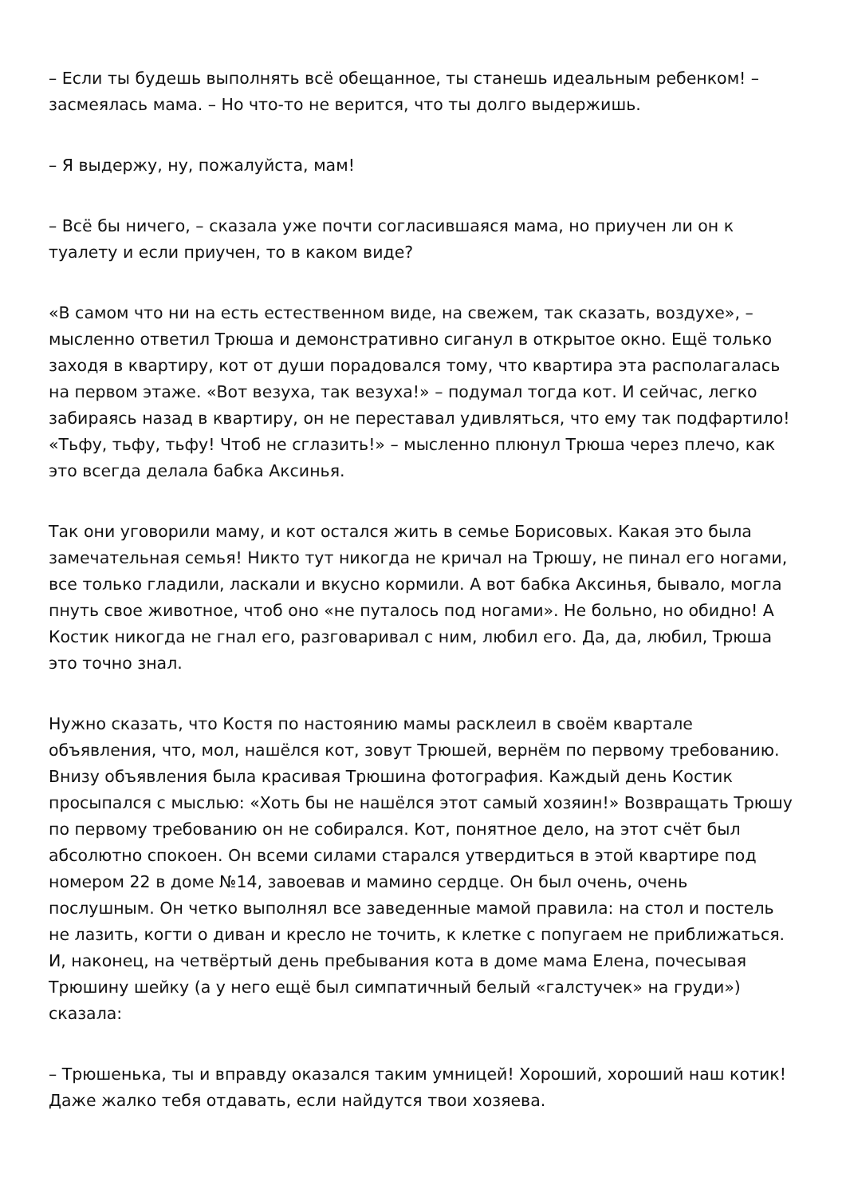– Если ты будешь выполнять всё обещанное, ты станешь идеальным ребенком! – засмеялась мама. – Но что-то не верится, что ты долго выдержишь.
– Я выдержу, ну, пожалуйста, мам!
– Всё бы ничего, – сказала уже почти согласившаяся мама, но приучен ли он к туалету и если приучен, то в каком виде?
«В самом что ни на есть естественном виде, на свежем, так сказать, воздухе», – мысленно ответил Трюша и демонстративно сиганул в открытое окно. Ещё только заходя в квартиру, кот от души порадовался тому, что квартира эта располагалась на первом этаже. «Вот везуха, так везуха!» – подумал тогда кот. И сейчас, легко забираясь назад в квартиру, он не переставал удивляться, что ему так подфартило! «Тьфу, тьфу, тьфу! Чтоб не сглазить!» – мысленно плюнул Трюша через плечо, как это всегда делала бабка Аксинья.
Так они уговорили маму, и кот остался жить в семье Борисовых. Какая это была замечательная семья! Никто тут никогда не кричал на Трюшу, не пинал его ногами, все только гладили, ласкали и вкусно кормили. А вот бабка Аксинья, бывало, могла пнуть свое животное, чтоб оно «не путалось под ногами». Не больно, но обидно! А Костик никогда не гнал его, разговаривал с ним, любил его. Да, да, любил, Трюша это точно знал.
Нужно сказать, что Костя по настоянию мамы расклеил в своём квартале объявления, что, мол, нашёлся кот, зовут Трюшей, вернём по первому требованию. Внизу объявления была красивая Трюшина фотография. Каждый день Костик просыпался с мыслью: «Хоть бы не нашёлся этот самый хозяин!» Возвращать Трюшу по первому требованию он не собирался. Кот, понятное дело, на этот счёт был абсолютно спокоен. Он всеми силами старался утвердиться в этой квартире под номером 22 в доме №14, завоевав и мамино сердце. Он был очень, очень послушным. Он четко выполнял все заведенные мамой правила: на стол и постель не лазить, когти о диван и кресло не точить, к клетке с попугаем не приближаться. И, наконец, на четвёртый день пребывания кота в доме мама Елена, почесывая Трюшину шейку (а у него ещё был симпатичный белый «галстучек» на груди») сказала:
– Трюшенька, ты и вправду оказался таким умницей! Хороший, хороший наш котик! Даже жалко тебя отдавать, если найдутся твои хозяева.